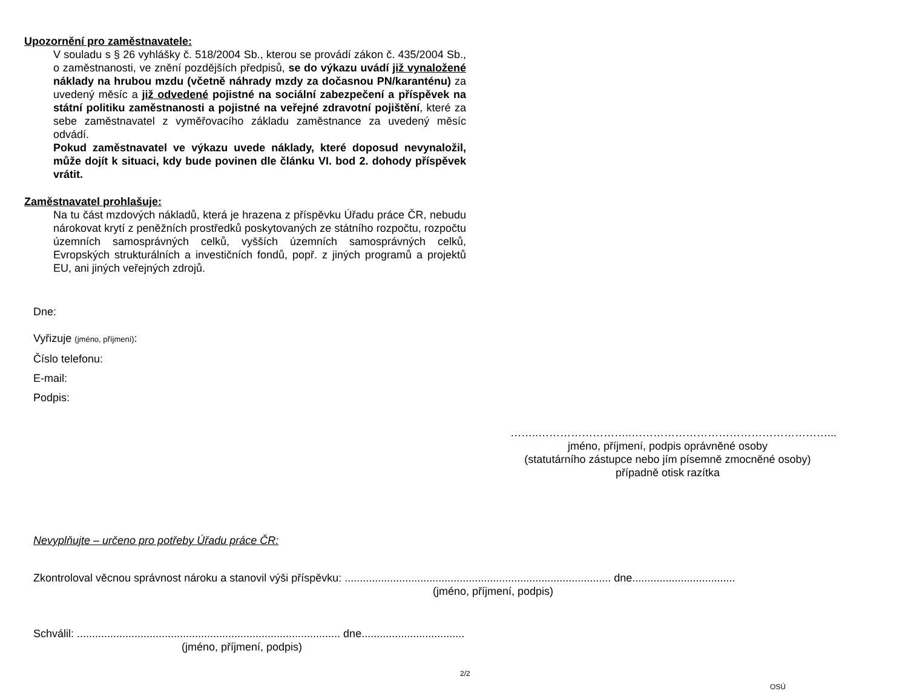Upozornění pro zaměstnavatele:
V souladu s § 26 vyhlášky č. 518/2004 Sb., kterou se provádí zákon č. 435/2004 Sb., o zaměstnanosti, ve znění pozdějších předpisů, se do výkazu uvádí již vynaložené náklady na hrubou mzdu (včetně náhrady mzdy za dočasnou PN/karanténu) za uvedený měsíc a již odvedené pojistné na sociální zabezpečení a příspěvek na státní politiku zaměstnanosti a pojistné na veřejné zdravotní pojištění, které za sebe zaměstnavatel z vyměřovacího základu zaměstnance za uvedený měsíc odvádí.
Pokud zaměstnavatel ve výkazu uvede náklady, které doposud nevynaložil, může dojít k situaci, kdy bude povinen dle článku VI. bod 2. dohody příspěvek vrátit.
Zaměstnavatel prohlašuje:
Na tu část mzdových nákladů, která je hrazena z příspěvku Úřadu práce ČR, nebudu nárokovat krytí z peněžních prostředků poskytovaných ze státního rozpočtu, rozpočtu územních samosprávných celků, vyšších územních samosprávných celků, Evropských strukturálních a investičních fondů, popř. z jiných programů a projektů EU, ani jiných veřejných zdrojů.
Dne:
Vyřizuje (jméno, příjmení):
Číslo telefonu:
E-mail:
Podpis:
……..……………………..………………………………………………...
jméno, příjmení, podpis oprávněné osoby
(statutárního zástupce nebo jím písemně zmocněné osoby)
případně otisk razítka
Nevyplňujte – určeno pro potřeby Úřadu práce ČR:
Zkontroloval věcnou správnost nároku a stanovil výši příspěvku: ........................................................................................ dne..................................
(jméno, příjmení, podpis)
Schválil: ....................................................................................... dne..................................
(jméno, příjmení, podpis)
2/2
OSÚ